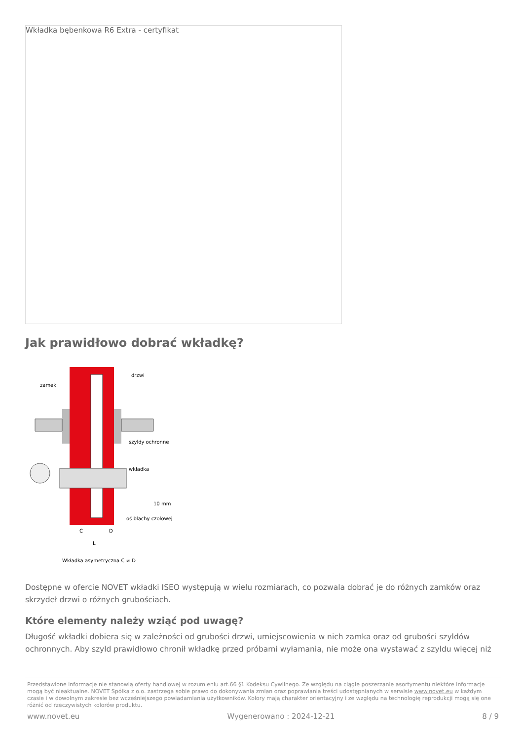Wkładka bębenkowa R6 Extra - certyfikat
Jak prawidłowo dobrać wkładkę?
zamek
drzwi
szyldy ochronne
wkładka
10 mm
oś blachy czołowej
C
D
L
Wkładka asymetryczna C ≠ D
Dostępne w ofercie NOVET wkładki ISEO występują w wielu rozmiarach, co pozwala dobrać je do różnych zamków oraz skrzydeł drzwi o różnych grubościach.
Które elementy należy wziąć pod uwagę?
Długość wkładki dobiera się w zależności od grubości drzwi, umiejscowienia w nich zamka oraz od grubości szyldów ochronnych. Aby szyld prawidłowo chronił wkładkę przed próbami wyłamania, nie może ona wystawać z szyldu więcej niż
Przedstawione informacje nie stanowią oferty handlowej w rozumieniu art.66 §1 Kodeksu Cywilnego. Ze względu na ciągłe poszerzanie asortymentu niektóre informacje mogą być nieaktualne. NOVET Spółka z o.o. zastrzega sobie prawo do dokonywania zmian oraz poprawiania treści udostępnianych w serwisie www.novet.eu w każdym czasie i w dowolnym zakresie bez wcześniejszego powiadamiania użytkowników. Kolory mają charakter orientacyjny i ze względu na technologię reprodukcji mogą się one różnić od rzeczywistych kolorów produktu.
www.novet.eu Wygenerowano : 2024-12-21 8 / 9